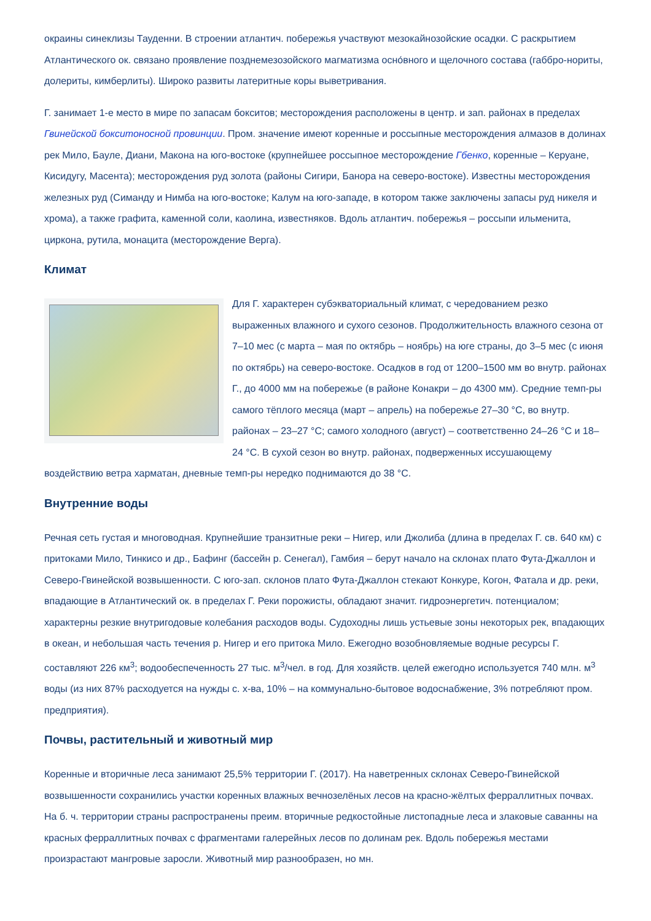окраины синеклизы Тауденни. В строении атлантич. побережья участвуют мезокайнозойские осадки. С раскрытием Атлантического ок. связано проявление позднемезозойского магматизма осно́вного и щелочного состава (габбро-нориты, долериты, кимберлиты). Широко развиты латеритные коры выветривания.
Г. занимает 1-е место в мире по запасам бокситов; месторождения расположены в центр. и зап. районах в пределах Гвинейской бокситоносной провинции. Пром. значение имеют коренные и россыпные месторождения алмазов в долинах рек Мило, Бауле, Диани, Макона на юго-востоке (крупнейшее россыпное месторождение Гбенко, коренные – Керуане, Кисидугу, Масента); месторождения руд золота (районы Сигири, Банора на северо-востоке). Известны месторождения железных руд (Симанду и Нимба на юго-востоке; Калум на юго-западе, в котором также заключены запасы руд никеля и хрома), а также графита, каменной соли, каолина, известняков. Вдоль атлантич. побережья – россыпи ильменита, циркона, рутила, монацита (месторождение Верга).
Климат
Для Г. характерен субэкваториальный климат, с чередованием резко выраженных влажного и сухого сезонов. Продолжительность влажного сезона от 7–10 мес (с марта – мая по октябрь – ноябрь) на юге страны, до 3–5 мес (с июня по октябрь) на северо-востоке. Осадков в год от 1200–1500 мм во внутр. районах Г., до 4000 мм на побережье (в районе Конакри – до 4300 мм). Средние темп-ры самого тёплого месяца (март – апрель) на побережье 27–30 °C, во внутр. районах – 23–27 °C; самого холодного (август) – соответственно 24–26 °C и 18–24 °C. В сухой сезон во внутр. районах, подверженных иссушающему воздействию ветра харматан, дневные темп-ры нередко поднимаются до 38 °C.
Внутренние воды
Речная сеть густая и многоводная. Крупнейшие транзитные реки – Нигер, или Джолиба (длина в пределах Г. св. 640 км) с притоками Мило, Тинкисо и др., Бафинг (бассейн р. Сенегал), Гамбия – берут начало на склонах плато Фута-Джаллон и Северо-Гвинейской возвышенности. С юго-зап. склонов плато Фута-Джаллон стекают Конкуре, Когон, Фатала и др. реки, впадающие в Атлантический ок. в пределах Г. Реки порожисты, обладают значит. гидроэнергетич. потенциалом; характерны резкие внутригодовые колебания расходов воды. Судоходны лишь устьевые зоны некоторых рек, впадающих в океан, и небольшая часть течения р. Нигер и его притока Мило. Ежегодно возобновляемые водные ресурсы Г. составляют 226 км<sup>3</sup>; водообеспеченность 27 тыс. м<sup>3</sup>/чел. в год. Для хозяйств. целей ежегодно используется 740 млн. м<sup>3</sup> воды (из них 87% расходуется на нужды с. х-ва, 10% – на коммунально-бытовое водоснабжение, 3% потребляют пром. предприятия).
Почвы, растительный и животный мир
Коренные и вторичные леса занимают 25,5% территории Г. (2017). На наветренных склонах Северо-Гвинейской возвышенности сохранились участки коренных влажных вечнозелёных лесов на красно-жёлтых ферраллитных почвах. На б. ч. территории страны распространены преим. вторичные редкостойные листопадные леса и злаковые саванны на красных ферраллитных почвах с фрагментами галерейных лесов по долинам рек. Вдоль побережья местами произрастают мангровые заросли. Животный мир разнообразен, но мн.